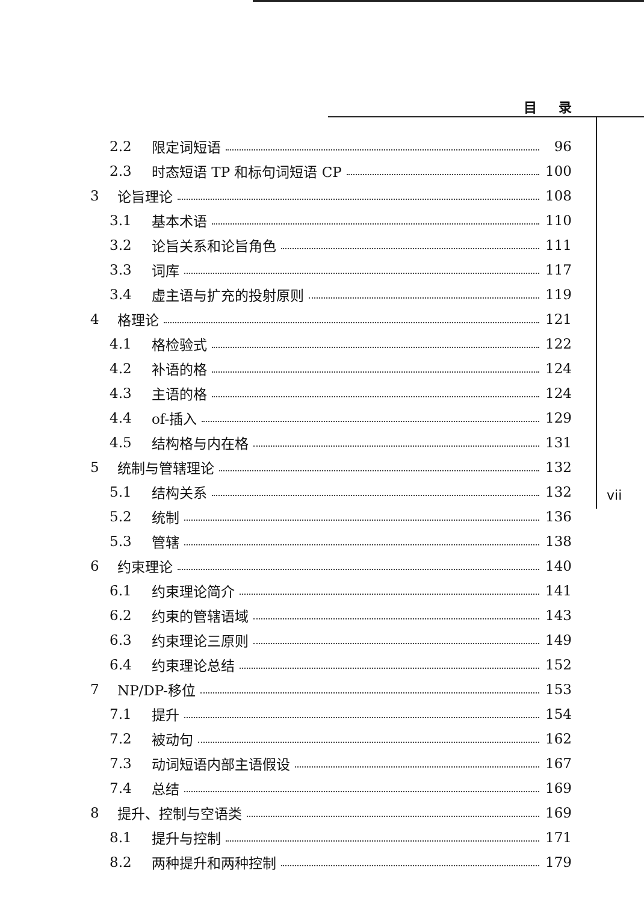目 录
vii
2.2 限定词短语 96
2.3 时态短语 TP 和标句词短语 CP 100
3 论旨理论 108
3.1 基本术语 110
3.2 论旨关系和论旨角色 111
3.3 词库 117
3.4 虚主语与扩充的投射原则 119
4 格理论 121
4.1 格检验式 122
4.2 补语的格 124
4.3 主语的格 124
4.4 of-插入 129
4.5 结构格与内在格 131
5 统制与管辖理论 132
5.1 结构关系 132
5.2 统制 136
5.3 管辖 138
6 约束理论 140
6.1 约束理论简介 141
6.2 约束的管辖语域 143
6.3 约束理论三原则 149
6.4 约束理论总结 152
7 NP/DP-移位 153
7.1 提升 154
7.2 被动句 162
7.3 动词短语内部主语假设 167
7.4 总结 169
8 提升、控制与空语类 169
8.1 提升与控制 171
8.2 两种提升和两种控制 179